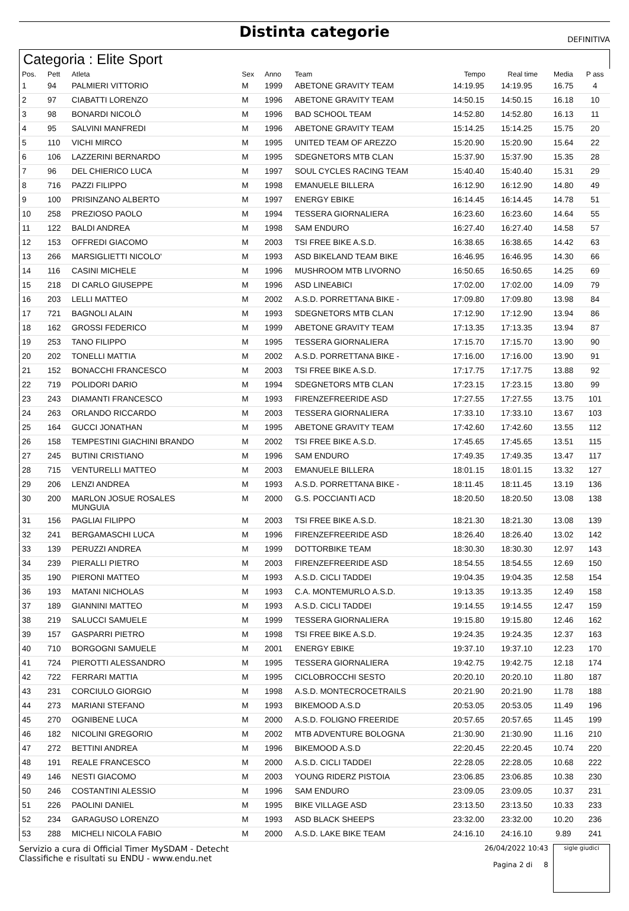Distinta categorie
DEFINITIVA
Categoria : Elite Sport
| Pos. | Pett | Atleta | Sex | Anno | Team | Tempo | Real time | Media | P ass |
| --- | --- | --- | --- | --- | --- | --- | --- | --- | --- |
| 1 | 94 | PALMIERI VITTORIO | M | 1999 | ABETONE GRAVITY TEAM | 14:19.95 | 14:19.95 | 16.75 | 4 |
| 2 | 97 | CIABATTI LORENZO | M | 1996 | ABETONE GRAVITY TEAM | 14:50.15 | 14:50.15 | 16.18 | 10 |
| 3 | 98 | BONARDI NICOLÒ | M | 1996 | BAD SCHOOL TEAM | 14:52.80 | 14:52.80 | 16.13 | 11 |
| 4 | 95 | SALVINI MANFREDI | M | 1996 | ABETONE GRAVITY TEAM | 15:14.25 | 15:14.25 | 15.75 | 20 |
| 5 | 110 | VICHI MIRCO | M | 1995 | UNITED TEAM OF AREZZO | 15:20.90 | 15:20.90 | 15.64 | 22 |
| 6 | 106 | LAZZERINI BERNARDO | M | 1995 | SDEGNETORS MTB CLAN | 15:37.90 | 15:37.90 | 15.35 | 28 |
| 7 | 96 | DEL CHIERICO LUCA | M | 1997 | SOUL CYCLES RACING TEAM | 15:40.40 | 15:40.40 | 15.31 | 29 |
| 8 | 716 | PAZZI FILIPPO | M | 1998 | EMANUELE BILLERA | 16:12.90 | 16:12.90 | 14.80 | 49 |
| 9 | 100 | PRISINZANO ALBERTO | M | 1997 | ENERGY EBIKE | 16:14.45 | 16:14.45 | 14.78 | 51 |
| 10 | 258 | PREZIOSO PAOLO | M | 1994 | TESSERA GIORNALIERA | 16:23.60 | 16:23.60 | 14.64 | 55 |
| 11 | 122 | BALDI ANDREA | M | 1998 | SAM ENDURO | 16:27.40 | 16:27.40 | 14.58 | 57 |
| 12 | 153 | OFFREDI GIACOMO | M | 2003 | TSI FREE BIKE A.S.D. | 16:38.65 | 16:38.65 | 14.42 | 63 |
| 13 | 266 | MARSIGLIETTI NICOLO' | M | 1993 | ASD BIKELAND TEAM BIKE | 16:46.95 | 16:46.95 | 14.30 | 66 |
| 14 | 116 | CASINI MICHELE | M | 1996 | MUSHROOM MTB LIVORNO | 16:50.65 | 16:50.65 | 14.25 | 69 |
| 15 | 218 | DI CARLO GIUSEPPE | M | 1996 | ASD LINEABICI | 17:02.00 | 17:02.00 | 14.09 | 79 |
| 16 | 203 | LELLI MATTEO | M | 2002 | A.S.D. PORRETTANA BIKE - | 17:09.80 | 17:09.80 | 13.98 | 84 |
| 17 | 721 | BAGNOLI ALAIN | M | 1993 | SDEGNETORS MTB CLAN | 17:12.90 | 17:12.90 | 13.94 | 86 |
| 18 | 162 | GROSSI FEDERICO | M | 1999 | ABETONE GRAVITY TEAM | 17:13.35 | 17:13.35 | 13.94 | 87 |
| 19 | 253 | TANO FILIPPO | M | 1995 | TESSERA GIORNALIERA | 17:15.70 | 17:15.70 | 13.90 | 90 |
| 20 | 202 | TONELLI MATTIA | M | 2002 | A.S.D. PORRETTANA BIKE - | 17:16.00 | 17:16.00 | 13.90 | 91 |
| 21 | 152 | BONACCHI FRANCESCO | M | 2003 | TSI FREE BIKE A.S.D. | 17:17.75 | 17:17.75 | 13.88 | 92 |
| 22 | 719 | POLIDORI DARIO | M | 1994 | SDEGNETORS MTB CLAN | 17:23.15 | 17:23.15 | 13.80 | 99 |
| 23 | 243 | DIAMANTI FRANCESCO | M | 1993 | FIRENZEFREERIDE ASD | 17:27.55 | 17:27.55 | 13.75 | 101 |
| 24 | 263 | ORLANDO RICCARDO | M | 2003 | TESSERA GIORNALIERA | 17:33.10 | 17:33.10 | 13.67 | 103 |
| 25 | 164 | GUCCI JONATHAN | M | 1995 | ABETONE GRAVITY TEAM | 17:42.60 | 17:42.60 | 13.55 | 112 |
| 26 | 158 | TEMPESTINI GIACHINI BRANDO | M | 2002 | TSI FREE BIKE A.S.D. | 17:45.65 | 17:45.65 | 13.51 | 115 |
| 27 | 245 | BUTINI CRISTIANO | M | 1996 | SAM ENDURO | 17:49.35 | 17:49.35 | 13.47 | 117 |
| 28 | 715 | VENTURELLI MATTEO | M | 2003 | EMANUELE BILLERA | 18:01.15 | 18:01.15 | 13.32 | 127 |
| 29 | 206 | LENZI ANDREA | M | 1993 | A.S.D. PORRETTANA BIKE - | 18:11.45 | 18:11.45 | 13.19 | 136 |
| 30 | 200 | MARLON JOSUE ROSALES MUNGUIA | M | 2000 | G.S. POCCIANTI ACD | 18:20.50 | 18:20.50 | 13.08 | 138 |
| 31 | 156 | PAGLIAI FILIPPO | M | 2003 | TSI FREE BIKE A.S.D. | 18:21.30 | 18:21.30 | 13.08 | 139 |
| 32 | 241 | BERGAMASCHI LUCA | M | 1996 | FIRENZEFREERIDE ASD | 18:26.40 | 18:26.40 | 13.02 | 142 |
| 33 | 139 | PERUZZI ANDREA | M | 1999 | DOTTORBIKE TEAM | 18:30.30 | 18:30.30 | 12.97 | 143 |
| 34 | 239 | PIERALLI PIETRO | M | 2003 | FIRENZEFREERIDE ASD | 18:54.55 | 18:54.55 | 12.69 | 150 |
| 35 | 190 | PIERONI MATTEO | M | 1993 | A.S.D. CICLI TADDEI | 19:04.35 | 19:04.35 | 12.58 | 154 |
| 36 | 193 | MATANI NICHOLAS | M | 1993 | C.A. MONTEMURLO A.S.D. | 19:13.35 | 19:13.35 | 12.49 | 158 |
| 37 | 189 | GIANNINI MATTEO | M | 1993 | A.S.D. CICLI TADDEI | 19:14.55 | 19:14.55 | 12.47 | 159 |
| 38 | 219 | SALUCCI SAMUELE | M | 1999 | TESSERA GIORNALIERA | 19:15.80 | 19:15.80 | 12.46 | 162 |
| 39 | 157 | GASPARRI PIETRO | M | 1998 | TSI FREE BIKE A.S.D. | 19:24.35 | 19:24.35 | 12.37 | 163 |
| 40 | 710 | BORGOGNI SAMUELE | M | 2001 | ENERGY EBIKE | 19:37.10 | 19:37.10 | 12.23 | 170 |
| 41 | 724 | PIEROTTI ALESSANDRO | M | 1995 | TESSERA GIORNALIERA | 19:42.75 | 19:42.75 | 12.18 | 174 |
| 42 | 722 | FERRARI MATTIA | M | 1995 | CICLOBROCCHI SESTO | 20:20.10 | 20:20.10 | 11.80 | 187 |
| 43 | 231 | CORCIULO GIORGIO | M | 1998 | A.S.D. MONTECROCETRAILS | 20:21.90 | 20:21.90 | 11.78 | 188 |
| 44 | 273 | MARIANI STEFANO | M | 1993 | BIKEMOOD A.S.D | 20:53.05 | 20:53.05 | 11.49 | 196 |
| 45 | 270 | OGNIBENE LUCA | M | 2000 | A.S.D. FOLIGNO FREERIDE | 20:57.65 | 20:57.65 | 11.45 | 199 |
| 46 | 182 | NICOLINI GREGORIO | M | 2002 | MTB ADVENTURE BOLOGNA | 21:30.90 | 21:30.90 | 11.16 | 210 |
| 47 | 272 | BETTINI ANDREA | M | 1996 | BIKEMOOD A.S.D | 22:20.45 | 22:20.45 | 10.74 | 220 |
| 48 | 191 | REALE FRANCESCO | M | 2000 | A.S.D. CICLI TADDEI | 22:28.05 | 22:28.05 | 10.68 | 222 |
| 49 | 146 | NESTI GIACOMO | M | 2003 | YOUNG RIDERZ PISTOIA | 23:06.85 | 23:06.85 | 10.38 | 230 |
| 50 | 246 | COSTANTINI ALESSIO | M | 1996 | SAM ENDURO | 23:09.05 | 23:09.05 | 10.37 | 231 |
| 51 | 226 | PAOLINI DANIEL | M | 1995 | BIKE VILLAGE ASD | 23:13.50 | 23:13.50 | 10.33 | 233 |
| 52 | 234 | GARAGUSO LORENZO | M | 1993 | ASD BLACK SHEEPS | 23:32.00 | 23:32.00 | 10.20 | 236 |
| 53 | 288 | MICHELI NICOLA FABIO | M | 2000 | A.S.D. LAKE BIKE TEAM | 24:16.10 | 24:16.10 | 9.89 | 241 |
Servizio a cura di Official Timer MySDAM - Detecht
Classifiche e risultati su ENDU - www.endu.net
26/04/2022 10:43
Pagina 2 di 8
sigle giudici